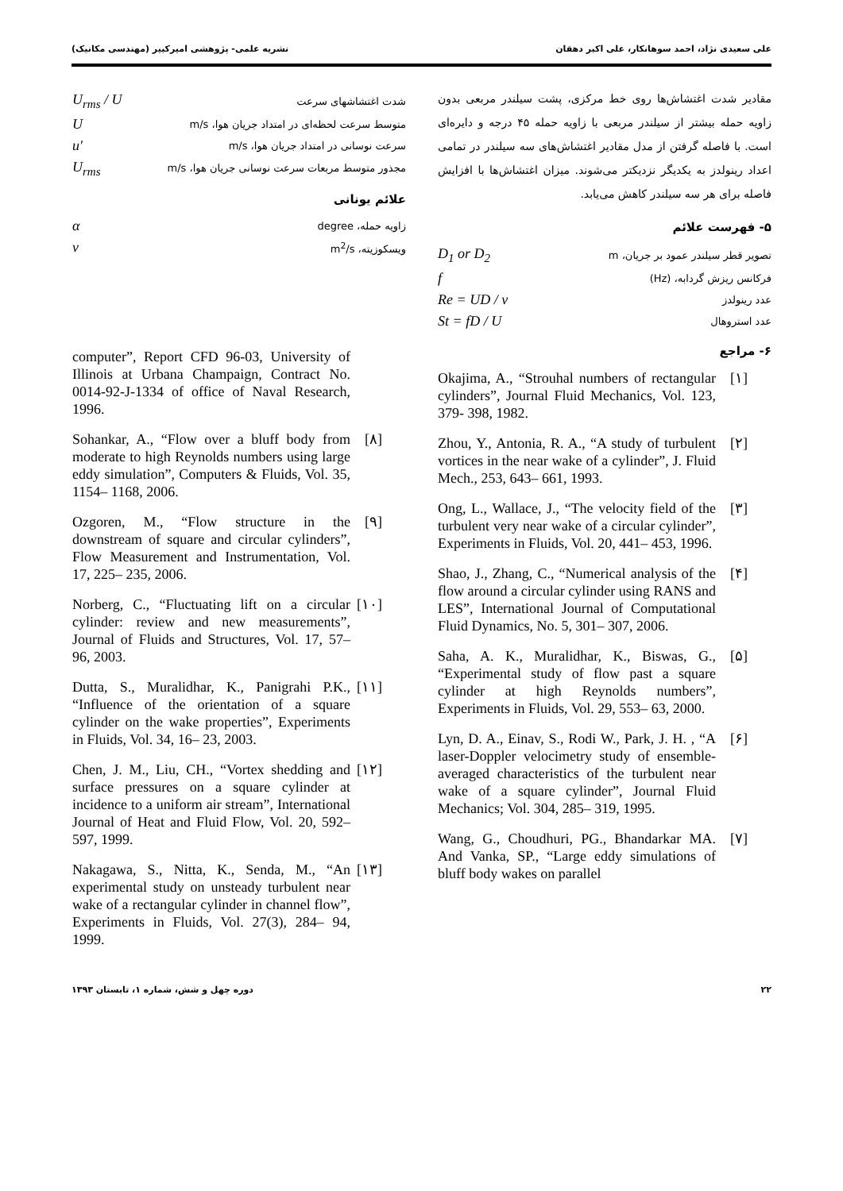علی سعیدی نژاد، احمد سوهانکار، علی اکبر دهقان نشریه علمی- پژوهشی امیرکبیر (مهندسی مکانیک)
مقادیر شدت اغتشاش‌ها روی خط مرکزی، پشت سیلندر مربعی بدون زاویه حمله بیشتر از سیلندر مربعی با زاویه حمله ۴۵ درجه و دایره‌ای است. با فاصله گرفتن از مدل مقادیر اغتشاش‌های سه سیلندر در تمامی اعداد رینولدز به یکدیگر نزدیکتر می‌شوند. میزان اغتشاش‌ها با افزایش فاصله برای هر سه سیلندر کاهش می‌یابد.
۵- فهرست علائم
تصویر قطر سیلندر عمود بر جریان، m D<sub>1</sub> or D<sub>2</sub>
فرکانس ریزش گردابه، (Hz) f
عدد رینولدز Re = UD / ν
عدد استروهال St = fD / U
۶- مراجع
Okajima, A., “Strouhal numbers of rectangular cylinders”, Journal Fluid Mechanics, Vol. 123, 379- 398, 1982.
[۱]
Zhou, Y., Antonia, R. A., “A study of turbulent vortices in the near wake of a cylinder”, J. Fluid Mech., 253, 643– 661, 1993.
[۲]
Ong, L., Wallace, J., “The velocity field of the turbulent very near wake of a circular cylinder”, Experiments in Fluids, Vol. 20, 441– 453, 1996.
[۳]
Shao, J., Zhang, C., “Numerical analysis of the flow around a circular cylinder using RANS and LES”, International Journal of Computational Fluid Dynamics, No. 5, 301– 307, 2006.
[۴]
Saha, A. K., Muralidhar, K., Biswas, G., “Experimental study of flow past a square cylinder at high Reynolds numbers”, Experiments in Fluids, Vol. 29, 553– 63, 2000.
[۵]
Lyn, D. A., Einav, S., Rodi W., Park, J. H. , “A laser-Doppler velocimetry study of ensemble-averaged characteristics of the turbulent near wake of a square cylinder”, Journal Fluid Mechanics; Vol. 304, 285– 319, 1995.
[۶]
Wang, G., Choudhuri, PG., Bhandarkar MA. And Vanka, SP., “Large eddy simulations of bluff body wakes on parallel
[۷]
شدت اغتشاشهای سرعت U<sub>rms</sub> / U
متوسط سرعت لحظه‌ای در امتداد جریان هوا، m/s U
سرعت نوسانی در امتداد جریان هوا، m/s u′
مجذور متوسط مربعات سرعت نوسانی جریان هوا، m/s U<sub>rms</sub>
علائم یونانی
زاویه حمله، degree α
ویسکوزیته، m<sup>2</sup>/s ν
computer”, Report CFD 96-03, University of Illinois at Urbana Champaign, Contract No. 0014-92-J-1334 of office of Naval Research, 1996.
Sohankar, A., “Flow over a bluff body from moderate to high Reynolds numbers using large eddy simulation”, Computers & Fluids, Vol. 35, 1154– 1168, 2006.
[۸]
Ozgoren, M., “Flow structure in the downstream of square and circular cylinders”, Flow Measurement and Instrumentation, Vol. 17, 225– 235, 2006.
[۹]
Norberg, C., “Fluctuating lift on a circular cylinder: review and new measurements”, Journal of Fluids and Structures, Vol. 17, 57– 96, 2003.
[۱۰]
Dutta, S., Muralidhar, K., Panigrahi P.K., “Influence of the orientation of a square cylinder on the wake properties”, Experiments in Fluids, Vol. 34, 16– 23, 2003.
[۱۱]
Chen, J. M., Liu, CH., “Vortex shedding and surface pressures on a square cylinder at incidence to a uniform air stream”, International Journal of Heat and Fluid Flow, Vol. 20, 592– 597, 1999.
[۱۲]
Nakagawa, S., Nitta, K., Senda, M., “An experimental study on unsteady turbulent near wake of a rectangular cylinder in channel flow”, Experiments in Fluids, Vol. 27(3), 284– 94, 1999.
[۱۳]
۲۲ دوره چهل و شش، شماره ۱، تابستان ۱۳۹۳